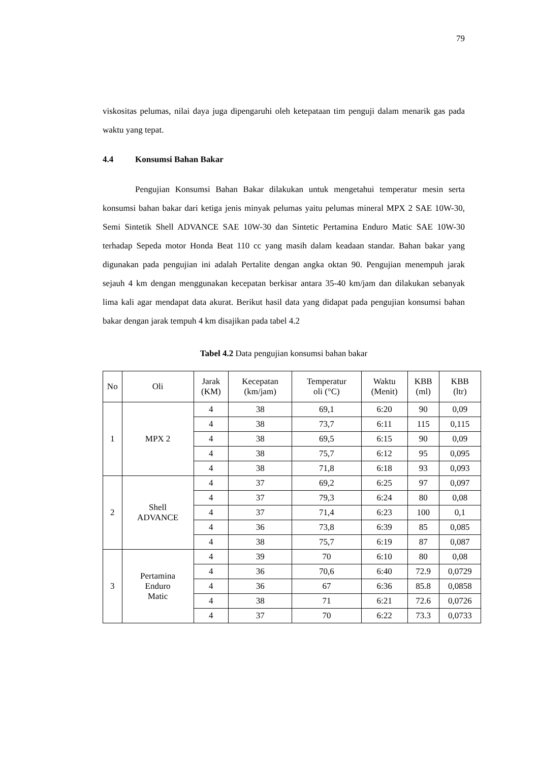79
viskositas pelumas, nilai daya juga dipengaruhi oleh ketepataan tim penguji dalam menarik gas pada waktu yang tepat.
4.4 Konsumsi Bahan Bakar
Pengujian Konsumsi Bahan Bakar dilakukan untuk mengetahui temperatur mesin serta konsumsi bahan bakar dari ketiga jenis minyak pelumas yaitu pelumas mineral MPX 2 SAE 10W-30, Semi Sintetik Shell ADVANCE SAE 10W-30 dan Sintetic Pertamina Enduro Matic SAE 10W-30 terhadap Sepeda motor Honda Beat 110 cc yang masih dalam keadaan standar. Bahan bakar yang digunakan pada pengujian ini adalah Pertalite dengan angka oktan 90. Pengujian menempuh jarak sejauh 4 km dengan menggunakan kecepatan berkisar antara 35-40 km/jam dan dilakukan sebanyak lima kali agar mendapat data akurat. Berikut hasil data yang didapat pada pengujian konsumsi bahan bakar dengan jarak tempuh 4 km disajikan pada tabel 4.2
Tabel 4.2 Data pengujian konsumsi bahan bakar
| No | Oli | Jarak (KM) | Kecepatan (km/jam) | Temperatur oli (°C) | Waktu (Menit) | KBB (ml) | KBB (ltr) |
| --- | --- | --- | --- | --- | --- | --- | --- |
| 1 | MPX 2 | 4 | 38 | 69,1 | 6:20 | 90 | 0,09 |
| | | 4 | 38 | 73,7 | 6:11 | 115 | 0,115 |
| | | 4 | 38 | 69,5 | 6:15 | 90 | 0,09 |
| | | 4 | 38 | 75,7 | 6:12 | 95 | 0,095 |
| | | 4 | 38 | 71,8 | 6:18 | 93 | 0,093 |
| 2 | Shell ADVANCE | 4 | 37 | 69,2 | 6:25 | 97 | 0,097 |
| | | 4 | 37 | 79,3 | 6:24 | 80 | 0,08 |
| | | 4 | 37 | 71,4 | 6:23 | 100 | 0,1 |
| | | 4 | 36 | 73,8 | 6:39 | 85 | 0,085 |
| | | 4 | 38 | 75,7 | 6:19 | 87 | 0,087 |
| 3 | Pertamina Enduro Matic | 4 | 39 | 70 | 6:10 | 80 | 0,08 |
| | | 4 | 36 | 70,6 | 6:40 | 72.9 | 0,0729 |
| | | 4 | 36 | 67 | 6:36 | 85.8 | 0,0858 |
| | | 4 | 38 | 71 | 6:21 | 72.6 | 0,0726 |
| | | 4 | 37 | 70 | 6:22 | 73.3 | 0,0733 |